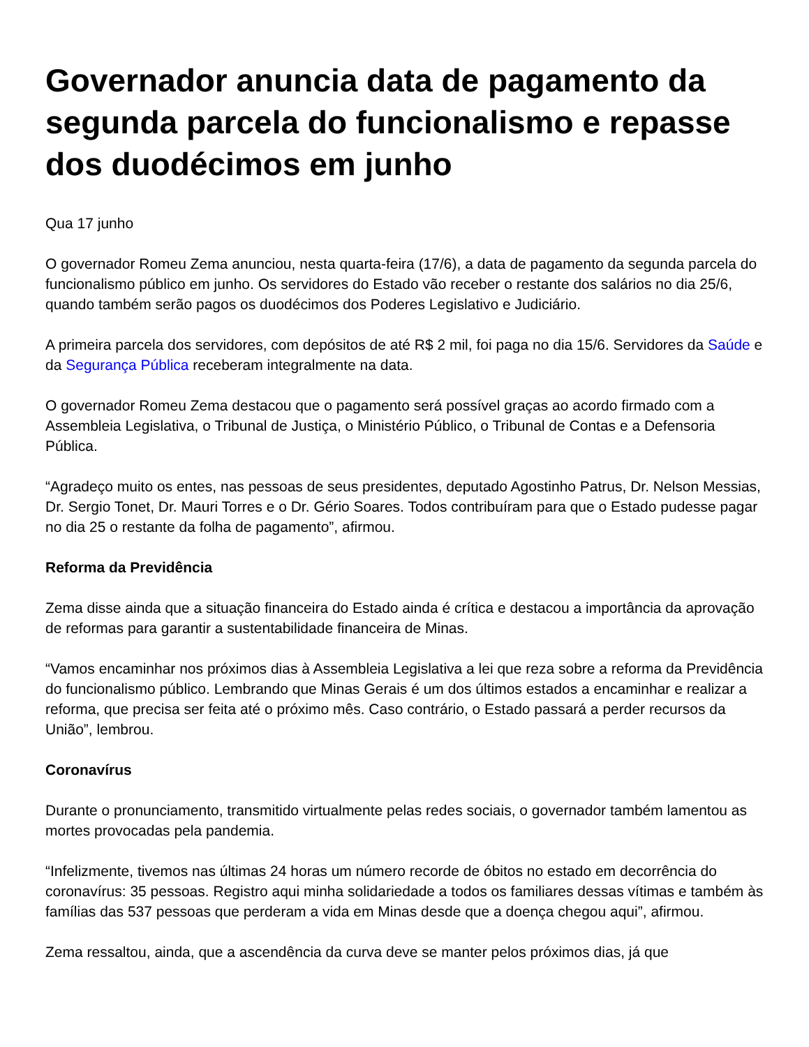Governador anuncia data de pagamento da segunda parcela do funcionalismo e repasse dos duodécimos em junho
Qua 17 junho
O governador Romeu Zema anunciou, nesta quarta-feira (17/6), a data de pagamento da segunda parcela do funcionalismo público em junho. Os servidores do Estado vão receber o restante dos salários no dia 25/6, quando também serão pagos os duodécimos dos Poderes Legislativo e Judiciário.
A primeira parcela dos servidores, com depósitos de até R$ 2 mil, foi paga no dia 15/6. Servidores da Saúde e da Segurança Pública receberam integralmente na data.
O governador Romeu Zema destacou que o pagamento será possível graças ao acordo firmado com a Assembleia Legislativa, o Tribunal de Justiça, o Ministério Público, o Tribunal de Contas e a Defensoria Pública.
“Agradeço muito os entes, nas pessoas de seus presidentes, deputado Agostinho Patrus, Dr. Nelson Messias, Dr. Sergio Tonet, Dr. Mauri Torres e o Dr. Gério Soares. Todos contribuíram para que o Estado pudesse pagar no dia 25 o restante da folha de pagamento”, afirmou.
Reforma da Previdência
Zema disse ainda que a situação financeira do Estado ainda é crítica e destacou a importância da aprovação de reformas para garantir a sustentabilidade financeira de Minas.
“Vamos encaminhar nos próximos dias à Assembleia Legislativa a lei que reza sobre a reforma da Previdência do funcionalismo público. Lembrando que Minas Gerais é um dos últimos estados a encaminhar e realizar a reforma, que precisa ser feita até o próximo mês. Caso contrário, o Estado passará a perder recursos da União”, lembrou.
Coronavírus
Durante o pronunciamento, transmitido virtualmente pelas redes sociais, o governador também lamentou as mortes provocadas pela pandemia.
“Infelizmente, tivemos nas últimas 24 horas um número recorde de óbitos no estado em decorrência do coronavírus: 35 pessoas. Registro aqui minha solidariedade a todos os familiares dessas vítimas e também às famílias das 537 pessoas que perderam a vida em Minas desde que a doença chegou aqui”, afirmou.
Zema ressaltou, ainda, que a ascendência da curva deve se manter pelos próximos dias, já que